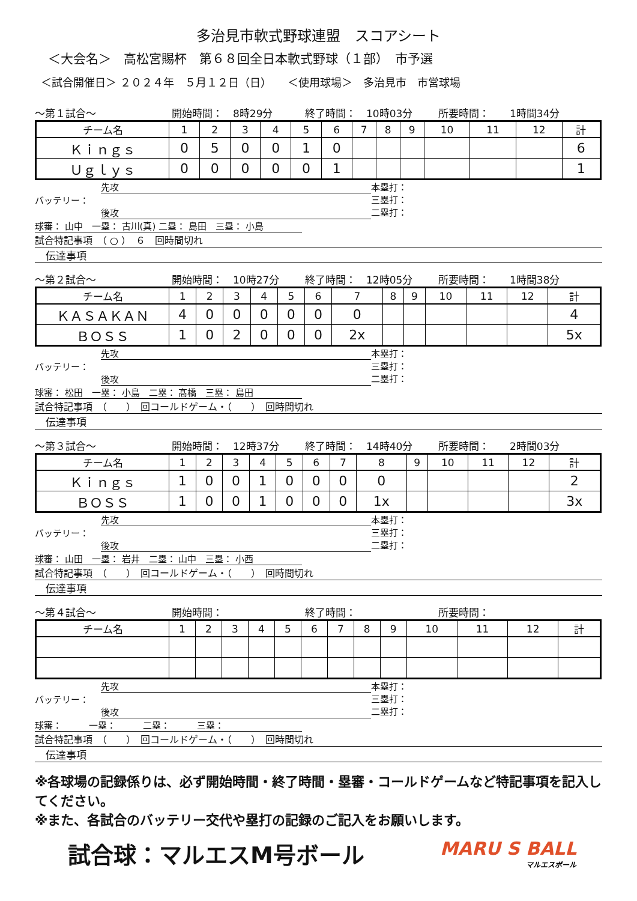多治見市軟式野球連盟　スコアシート
＜大会名＞　高松宮賜杯　第６８回全日本軟式野球（１部）　市予選
＜試合開催日＞ ２０２４年　５月１２日（日）　　＜使用球場＞　多治見市　市営球場
～第１試合～ 開始時間：　8時29分 終了時間：　10時03分 所要時間：　　1時間34分
| チーム名 | 1 | 2 | 3 | 4 | 5 | 6 | 7 | 8 | 9 | 10 | 11 | 12 | 計 |
| --- | --- | --- | --- | --- | --- | --- | --- | --- | --- | --- | --- | --- | --- |
| Ｋｉｎｇｓ | 0 | 5 | 0 | 0 | 1 | 0 | | | | | | | 6 |
| Ｕｇｌｙｓ | 0 | 0 | 0 | 0 | 0 | 1 | | | | | | | 1 |
先攻
バッテリー：
後攻
球審： 山中　一塁： 古川(真) 二塁： 島田　三塁： 小島
本塁打：
三塁打：
二塁打：
試合特記事項　（ ○ ）　６　回時間切れ
伝達事項
～第２試合～ 開始時間：　10時27分 終了時間：　12時05分 所要時間：　　1時間38分
| チーム名 | 1 | 2 | 3 | 4 | 5 | 6 | 7 | 8 | 9 | 10 | 11 | 12 | 計 |
| --- | --- | --- | --- | --- | --- | --- | --- | --- | --- | --- | --- | --- | --- |
| ＫＡＳＡＫＡＮ | 4 | 0 | 0 | 0 | 0 | 0 | 0 | | | | | | 4 |
| ＢＯＳＳ | 1 | 0 | 2 | 0 | 0 | 0 | 2x | | | | | | 5x |
先攻
バッテリー：
後攻
球審： 松田　一塁： 小島　二塁： 髙橋　三塁： 島田
本塁打：
三塁打：
二塁打：
試合特記事項　（　　）　回コールドゲーム・（　　）　回時間切れ
伝達事項
～第３試合～ 開始時間：　12時37分 終了時間：　14時40分 所要時間：　　2時間03分
| チーム名 | 1 | 2 | 3 | 4 | 5 | 6 | 7 | 8 | 9 | 10 | 11 | 12 | 計 |
| --- | --- | --- | --- | --- | --- | --- | --- | --- | --- | --- | --- | --- | --- |
| Ｋｉｎｇｓ | 1 | 0 | 0 | 1 | 0 | 0 | 0 | 0 | | | | | 2 |
| ＢＯＳＳ | 1 | 0 | 0 | 1 | 0 | 0 | 0 | 1x | | | | | 3x |
先攻
バッテリー：
後攻
球審： 山田　一塁： 岩井　二塁： 山中　三塁： 小西
本塁打：
三塁打：
二塁打：
試合特記事項　（　　）　回コールドゲーム・（　　）　回時間切れ
伝達事項
～第４試合～ 開始時間： 終了時間： 所要時間：
| チーム名 | 1 | 2 | 3 | 4 | 5 | 6 | 7 | 8 | 9 | 10 | 11 | 12 | 計 |
| --- | --- | --- | --- | --- | --- | --- | --- | --- | --- | --- | --- | --- | --- |
先攻
バッテリー：
後攻
球審：　　　一塁：　　　二塁：　　　三塁：
本塁打：
三塁打：
二塁打：
試合特記事項　（　　）　回コールドゲーム・（　　）　回時間切れ
伝達事項
※各球場の記録係りは、必ず開始時間・終了時間・塁審・コールドゲームなど特記事項を記入してください。
※また、各試合のバッテリー交代や塁打の記録のご記入をお願いします。
試合球：マルエスM号ボール
MARU S BALL
マルエスボール